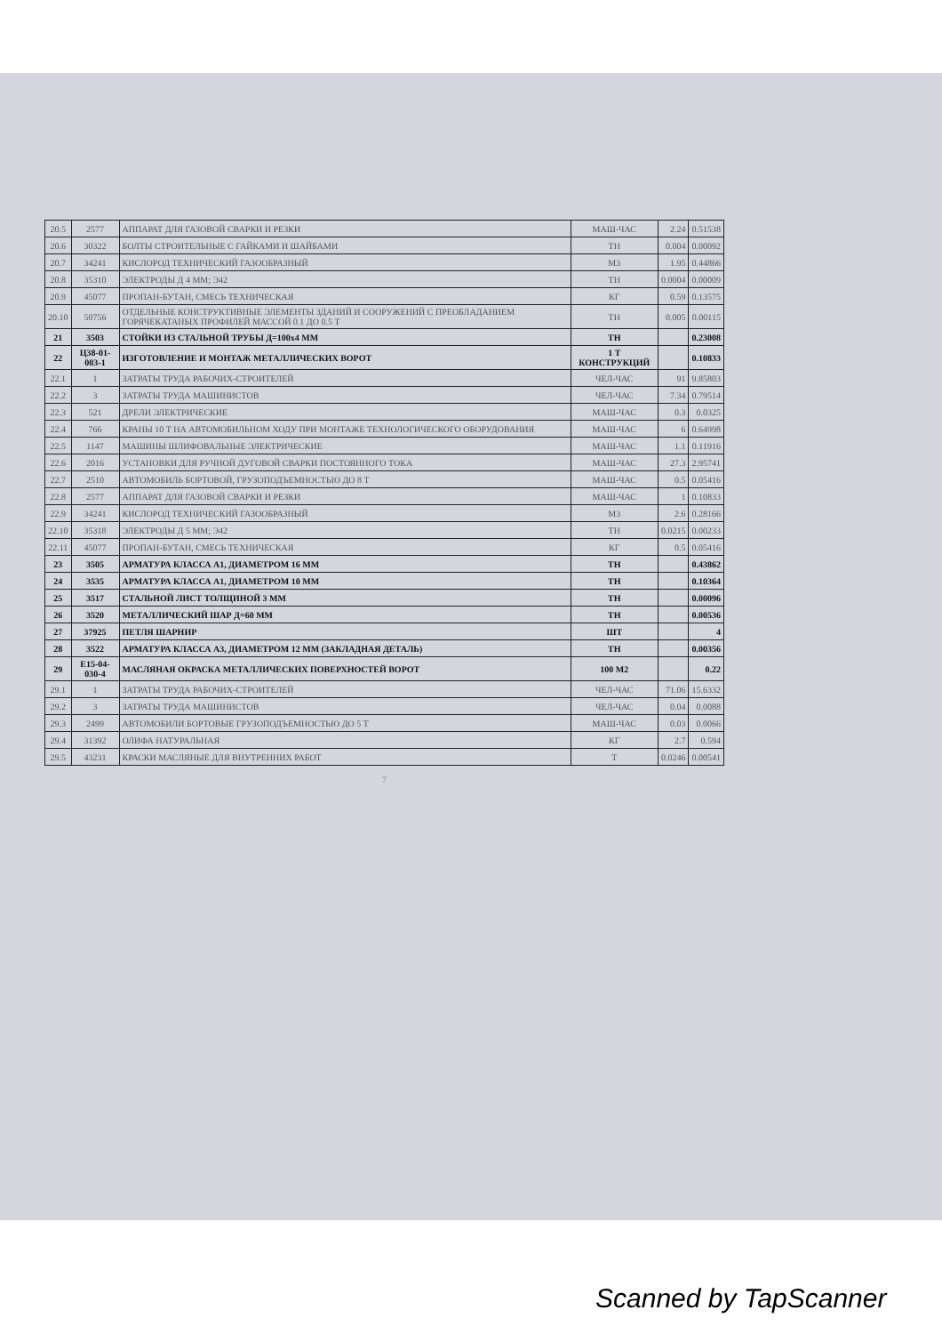| 20.5 | 2577 | АППАРАТ ДЛЯ ГАЗОВОЙ СВАРКИ И РЕЗКИ | МАШ-ЧАС | 2.24 | 0.51538 |
| 20.6 | 30322 | БОЛТЫ СТРОИТЕЛЬНЫЕ С ГАЙКАМИ И ШАЙБАМИ | ТН | 0.004 | 0.00092 |
| 20.7 | 34241 | КИСЛОРОД ТЕХНИЧЕСКИЙ ГАЗООБРАЗНЫЙ | М3 | 1.95 | 0.44866 |
| 20.8 | 35310 | ЭЛЕКТРОДЫ Д 4 ММ; Э42 | ТН | 0.0004 | 0.00009 |
| 20.9 | 45077 | ПРОПАН-БУТАН, СМЕСЬ ТЕХНИЧЕСКАЯ | КГ | 0.59 | 0.13575 |
| 20.10 | 50756 | ОТДЕЛЬНЫЕ КОНСТРУКТИВНЫЕ ЭЛЕМЕНТЫ ЗДАНИЙ И СООРУЖЕНИЙ С ПРЕОБЛАДАНИЕМ ГОРЯЧЕКАТАНЫХ ПРОФИЛЕЙ МАССОЙ 0.1 ДО 0.5 Т | ТН | 0.005 | 0.00115 |
| 21 | 3503 | СТОЙКИ ИЗ СТАЛЬНОЙ ТРУБЫ Д=100х4 ММ | ТН | | 0.23008 |
| 22 | Ц38-01-003-1 | ИЗГОТОВЛЕНИЕ И МОНТАЖ МЕТАЛЛИЧЕСКИХ ВОРОТ | 1 Т КОНСТРУКЦИЙ | | 0.10833 |
| 22.1 | 1 | ЗАТРАТЫ ТРУДА РАБОЧИХ-СТРОИТЕЛЕЙ | ЧЕЛ-ЧАС | 91 | 9.85803 |
| 22.2 | 3 | ЗАТРАТЫ ТРУДА МАШИНИСТОВ | ЧЕЛ-ЧАС | 7.34 | 0.79514 |
| 22.3 | 521 | ДРЕЛИ ЭЛЕКТРИЧЕСКИЕ | МАШ-ЧАС | 0.3 | 0.0325 |
| 22.4 | 766 | КРАНЫ 10 Т НА АВТОМОБИЛЬНОМ ХОДУ ПРИ МОНТАЖЕ ТЕХНОЛОГИЧЕСКОГО ОБОРУДОВАНИЯ | МАШ-ЧАС | 6 | 0.64998 |
| 22.5 | 1147 | МАШИНЫ ШЛИФОВАЛЬНЫЕ ЭЛЕКТРИЧЕСКИЕ | МАШ-ЧАС | 1.1 | 0.11916 |
| 22.6 | 2016 | УСТАНОВКИ ДЛЯ РУЧНОЙ ДУГОВОЙ СВАРКИ ПОСТОЯННОГО ТОКА | МАШ-ЧАС | 27.3 | 2.95741 |
| 22.7 | 2510 | АВТОМОБИЛЬ БОРТОВОЙ, ГРУЗОПОДЪЕМНОСТЬЮ ДО 8 Т | МАШ-ЧАС | 0.5 | 0.05416 |
| 22.8 | 2577 | АППАРАТ ДЛЯ ГАЗОВОЙ СВАРКИ И РЕЗКИ | МАШ-ЧАС | 1 | 0.10833 |
| 22.9 | 34241 | КИСЛОРОД ТЕХНИЧЕСКИЙ ГАЗООБРАЗНЫЙ | М3 | 2.6 | 0.28166 |
| 22.10 | 35318 | ЭЛЕКТРОДЫ Д 5 ММ; Э42 | ТН | 0.0215 | 0.00233 |
| 22.11 | 45077 | ПРОПАН-БУТАН, СМЕСЬ ТЕХНИЧЕСКАЯ | КГ | 0.5 | 0.05416 |
| 23 | 3505 | АРМАТУРА КЛАССА А1, ДИАМЕТРОМ 16 ММ | ТН | | 0.43862 |
| 24 | 3535 | АРМАТУРА КЛАССА А1, ДИАМЕТРОМ 10 ММ | ТН | | 0.10364 |
| 25 | 3517 | СТАЛЬНОЙ ЛИСТ ТОЛЩИНОЙ 3 ММ | ТН | | 0.00096 |
| 26 | 3520 | МЕТАЛЛИЧЕСКИЙ ШАР Д=60 ММ | ТН | | 0.00536 |
| 27 | 37925 | ПЕТЛЯ ШАРНИР | ШТ | | 4 |
| 28 | 3522 | АРМАТУРА КЛАССА А3, ДИАМЕТРОМ 12 ММ (ЗАКЛАДНАЯ ДЕТАЛЬ) | ТН | | 0.00356 |
| 29 | Е15-04-030-4 | МАСЛЯНАЯ ОКРАСКА МЕТАЛЛИЧЕСКИХ ПОВЕРХНОСТЕЙ ВОРОТ | 100 М2 | | 0.22 |
| 29.1 | 1 | ЗАТРАТЫ ТРУДА РАБОЧИХ-СТРОИТЕЛЕЙ | ЧЕЛ-ЧАС | 71.06 | 15.6332 |
| 29.2 | 3 | ЗАТРАТЫ ТРУДА МАШИНИСТОВ | ЧЕЛ-ЧАС | 0.04 | 0.0088 |
| 29.3 | 2499 | АВТОМОБИЛИ БОРТОВЫЕ ГРУЗОПОДЪЕМНОСТЬЮ ДО 5 Т | МАШ-ЧАС | 0.03 | 0.0066 |
| 29.4 | 31392 | ОЛИФА НАТУРАЛЬНАЯ | КГ | 2.7 | 0.594 |
| 29.5 | 43231 | КРАСКИ МАСЛЯНЫЕ ДЛЯ ВНУТРЕННИХ РАБОТ | Т | 0.0246 | 0.00541 |
7
Scanned by TapScanner